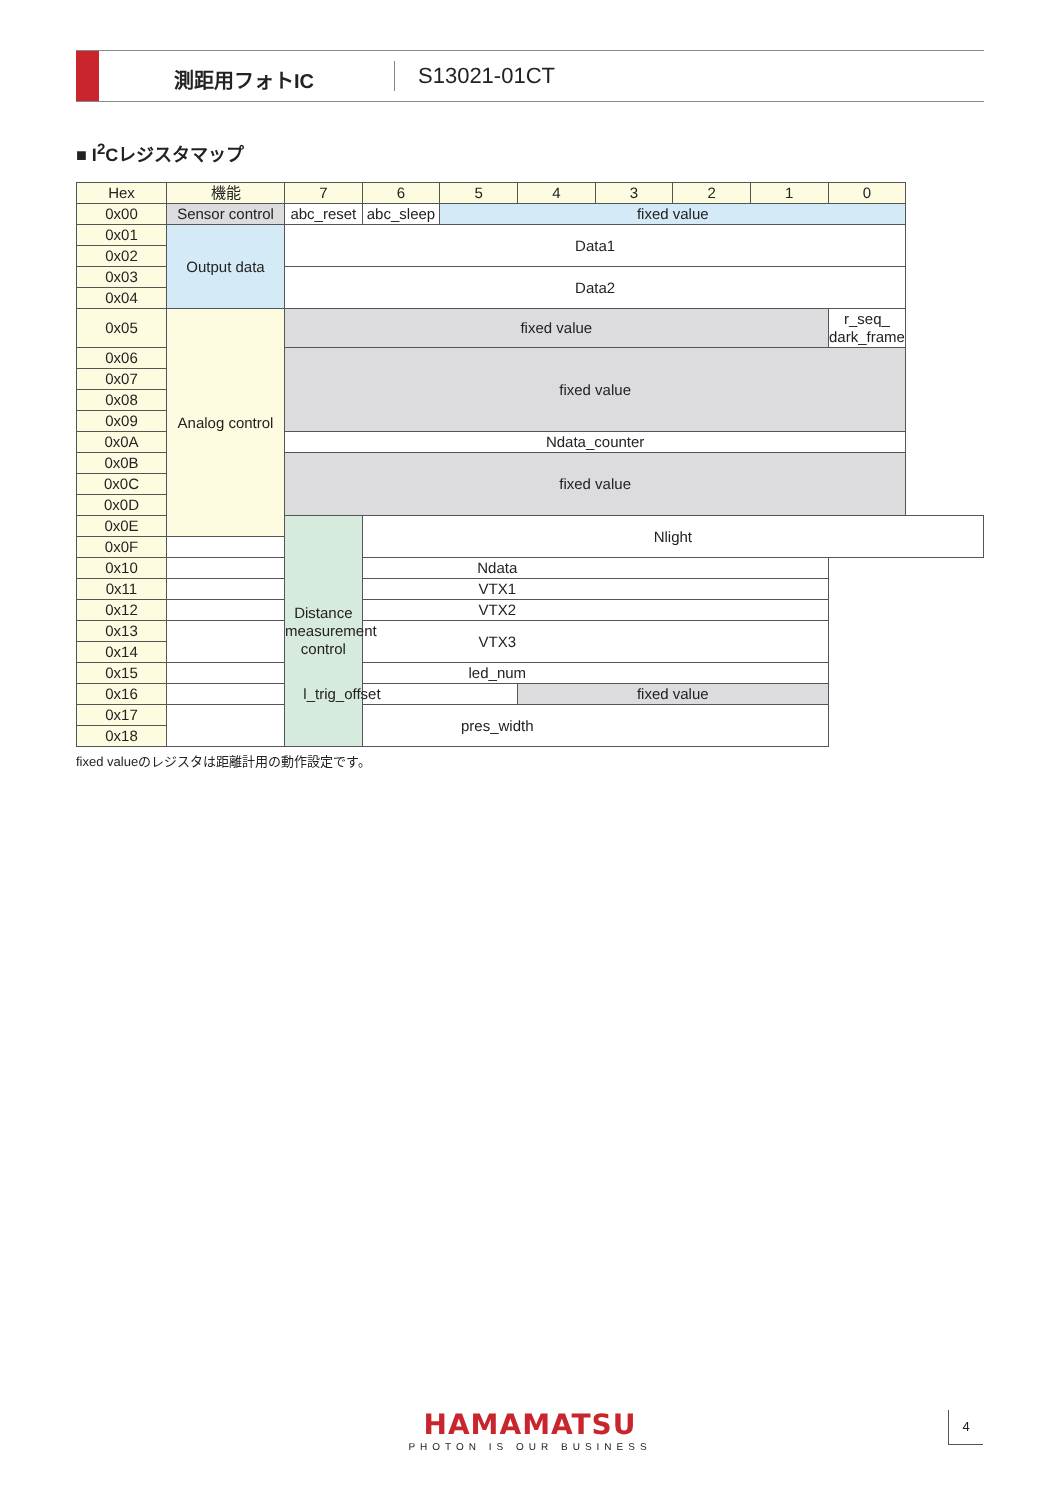測距用フォトIC S13021-01CT
■ I<sup>2</sup>Cレジスタマップ
| Hex | 機能 | 7 | 6 | 5 | 4 | 3 | 2 | 1 | 0 |
| --- | --- | --- | --- | --- | --- | --- | --- | --- | --- |
| 0x00 | Sensor control | abc_reset | abc_sleep | fixed value | | | | | |
| 0x01 | Output data | Data1 | | | | | | | |
| 0x02 | | | | | | | | | |
| 0x03 | | Data2 | | | | | | | |
| 0x04 | | | | | | | | | |
| 0x05 | Analog control | fixed value | | | | | | | r_seq_ dark_frame |
| 0x06 | | fixed value | | | | | | | |
| 0x07 | | | | | | | | | |
| 0x08 | | | | | | | | | |
| 0x09 | | | | | | | | | |
| 0x0A | | Ndata_counter | | | | | | | |
| 0x0B | | fixed value | | | | | | | |
| 0x0C | | | | | | | | | |
| 0x0D | | | | | | | | | |
| 0x0E | | Distance measurement control | Nlight | | | | | | |
| 0x0F | | | | | | | | | |
| 0x10 | Ndata | | | | | | | | |
| 0x11 | VTX1 | | | | | | | | |
| 0x12 | VTX2 | | | | | | | | |
| 0x13 | VTX3 | | | | | | | | |
| 0x14 | | | | | | | | | |
| 0x15 | led_num | | | | | | | | |
| 0x16 | l_trig_offset | | | | fixed value | | | | |
| 0x17 | pres_width | | | | | | | | |
| 0x18 | | | | | | | | | |
fixed valueのレジスタは距離計用の動作設定です。
HAMAMATSU
PHOTON IS OUR BUSINESS
4